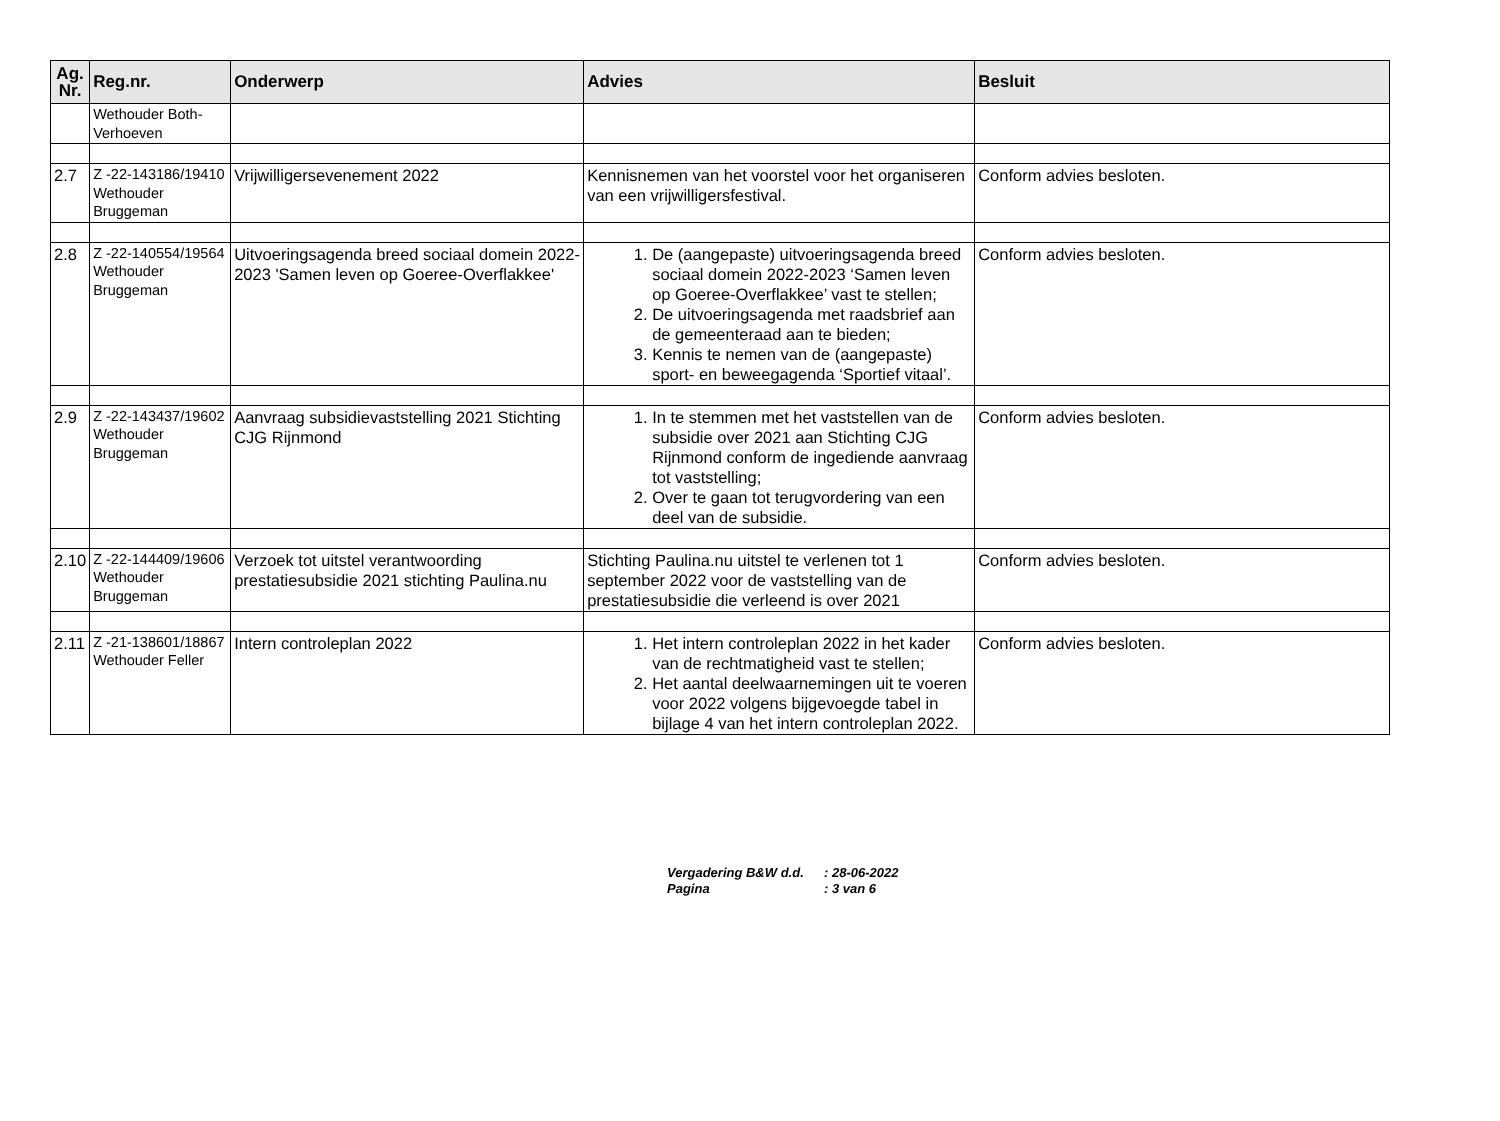| Ag. Nr. | Reg.nr. | Onderwerp | Advies | Besluit |
| --- | --- | --- | --- | --- |
| | Wethouder Both-Verhoeven | | | |
| 2.7 | Z -22-143186/19410 Wethouder Bruggeman | Vrijwilligersevenement 2022 | Kennisnemen van het voorstel voor het organiseren van een vrijwilligersfestival. | Conform advies besloten. |
| 2.8 | Z -22-140554/19564 Wethouder Bruggeman | Uitvoeringsagenda breed sociaal domein 2022-2023 'Samen leven op Goeree-Overflakkee' | 1. De (aangepaste) uitvoeringsagenda breed sociaal domein 2022-2023 ‘Samen leven op Goeree-Overflakkee’ vast te stellen; 2. De uitvoeringsagenda met raadsbrief aan de gemeenteraad aan te bieden; 3. Kennis te nemen van de (aangepaste) sport- en beweegagenda ‘Sportief vitaal’. | Conform advies besloten. |
| 2.9 | Z -22-143437/19602 Wethouder Bruggeman | Aanvraag subsidievaststelling 2021 Stichting CJG Rijnmond | 1. In te stemmen met het vaststellen van de subsidie over 2021 aan Stichting CJG Rijnmond conform de ingediende aanvraag tot vaststelling; 2. Over te gaan tot terugvordering van een deel van de subsidie. | Conform advies besloten. |
| 2.10 | Z -22-144409/19606 Wethouder Bruggeman | Verzoek tot uitstel verantwoording prestatiesubsidie 2021 stichting Paulina.nu | Stichting Paulina.nu uitstel te verlenen tot 1 september 2022 voor de vaststelling van de prestatiesubsidie die verleend is over 2021 | Conform advies besloten. |
| 2.11 | Z -21-138601/18867 Wethouder Feller | Intern controleplan 2022 | 1. Het intern controleplan 2022 in het kader van de rechtmatigheid vast te stellen; 2. Het aantal deelwaarnemingen uit te voeren voor 2022 volgens bijgevoegde tabel in bijlage 4 van het intern controleplan 2022. | Conform advies besloten. |
Vergadering B&W d.d.: 28-06-2022
Pagina: 3 van 6